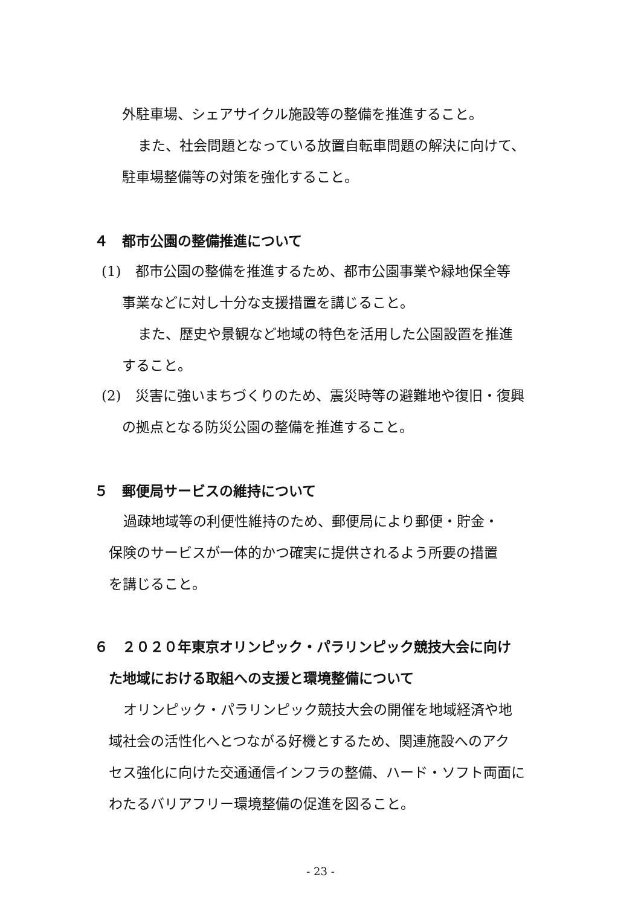外駐車場、シェアサイクル施設等の整備を推進すること。
また、社会問題となっている放置自転車問題の解決に向けて、
駐車場整備等の対策を強化すること。
４　都市公園の整備推進について
(1)　都市公園の整備を推進するため、都市公園事業や緑地保全等
事業などに対し十分な支援措置を講じること。
また、歴史や景観など地域の特色を活用した公園設置を推進
すること。
(2)　災害に強いまちづくりのため、震災時等の避難地や復旧・復興
の拠点となる防災公園の整備を推進すること。
５　郵便局サービスの維持について
過疎地域等の利便性維持のため、郵便局により郵便・貯金・
保険のサービスが一体的かつ確実に提供されるよう所要の措置
を講じること。
６　２０２０年東京オリンピック・パラリンピック競技大会に向け
た地域における取組への支援と環境整備について
オリンピック・パラリンピック競技大会の開催を地域経済や地
域社会の活性化へとつながる好機とするため、関連施設へのアク
セス強化に向けた交通通信インフラの整備、ハード・ソフト両面に
わたるバリアフリー環境整備の促進を図ること。
- 23 -